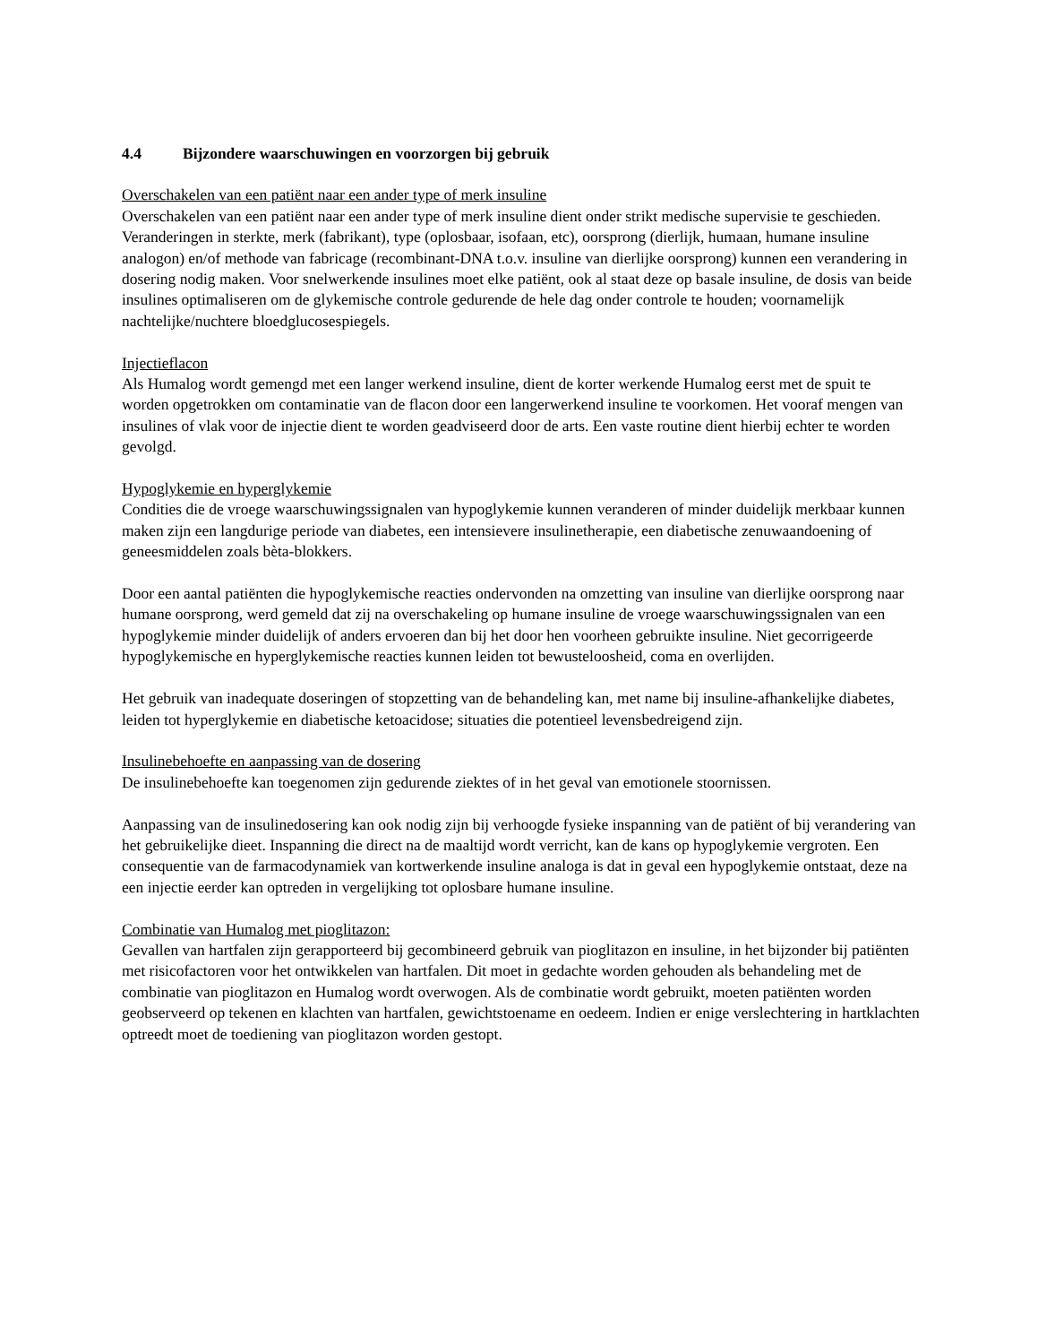4.4 Bijzondere waarschuwingen en voorzorgen bij gebruik
Overschakelen van een patiënt naar een ander type of merk insuline
Overschakelen van een patiënt naar een ander type of merk insuline dient onder strikt medische supervisie te geschieden. Veranderingen in sterkte, merk (fabrikant), type (oplosbaar, isofaan, etc), oorsprong (dierlijk, humaan, humane insuline analogon) en/of methode van fabricage (recombinant-DNA t.o.v. insuline van dierlijke oorsprong) kunnen een verandering in dosering nodig maken. Voor snelwerkende insulines moet elke patiënt, ook al staat deze op basale insuline, de dosis van beide insulines optimaliseren om de glykemische controle gedurende de hele dag onder controle te houden; voornamelijk nachtelijke/nuchtere bloedglucosespiegels.
Injectieflacon
Als Humalog wordt gemengd met een langer werkend insuline, dient de korter werkende Humalog eerst met de spuit te worden opgetrokken om contaminatie van de flacon door een langerwerkend insuline te voorkomen. Het vooraf mengen van insulines of vlak voor de injectie dient te worden geadviseerd door de arts. Een vaste routine dient hierbij echter te worden gevolgd.
Hypoglykemie en hyperglykemie
Condities die de vroege waarschuwingssignalen van hypoglykemie kunnen veranderen of minder duidelijk merkbaar kunnen maken zijn een langdurige periode van diabetes, een intensievere insulinetherapie, een diabetische zenuwaandoening of geneesmiddelen zoals bèta-blokkers.
Door een aantal patiënten die hypoglykemische reacties ondervonden na omzetting van insuline van dierlijke oorsprong naar humane oorsprong, werd gemeld dat zij na overschakeling op humane insuline de vroege waarschuwingssignalen van een hypoglykemie minder duidelijk of anders ervoeren dan bij het door hen voorheen gebruikte insuline. Niet gecorrigeerde hypoglykemische en hyperglykemische reacties kunnen leiden tot bewusteloosheid, coma en overlijden.
Het gebruik van inadequate doseringen of stopzetting van de behandeling kan, met name bij insuline-afhankelijke diabetes, leiden tot hyperglykemie en diabetische ketoacidose; situaties die potentieel levensbedreigend zijn.
Insulinebehoefte en aanpassing van de dosering
De insulinebehoefte kan toegenomen zijn gedurende ziektes of in het geval van emotionele stoornissen.
Aanpassing van de insulinedosering kan ook nodig zijn bij verhoogde fysieke inspanning van de patiënt of bij verandering van het gebruikelijke dieet. Inspanning die direct na de maaltijd wordt verricht, kan de kans op hypoglykemie vergroten. Een consequentie van de farmacodynamiek van kortwerkende insuline analoga is dat in geval een hypoglykemie ontstaat, deze na een injectie eerder kan optreden in vergelijking tot oplosbare humane insuline.
Combinatie van Humalog met pioglitazon:
Gevallen van hartfalen zijn gerapporteerd bij gecombineerd gebruik van pioglitazon en insuline, in het bijzonder bij patiënten met risicofactoren voor het ontwikkelen van hartfalen. Dit moet in gedachte worden gehouden als behandeling met de combinatie van pioglitazon en Humalog wordt overwogen. Als de combinatie wordt gebruikt, moeten patiënten worden geobserveerd op tekenen en klachten van hartfalen, gewichtstoename en oedeem. Indien er enige verslechtering in hartklachten optreedt moet de toediening van pioglitazon worden gestopt.